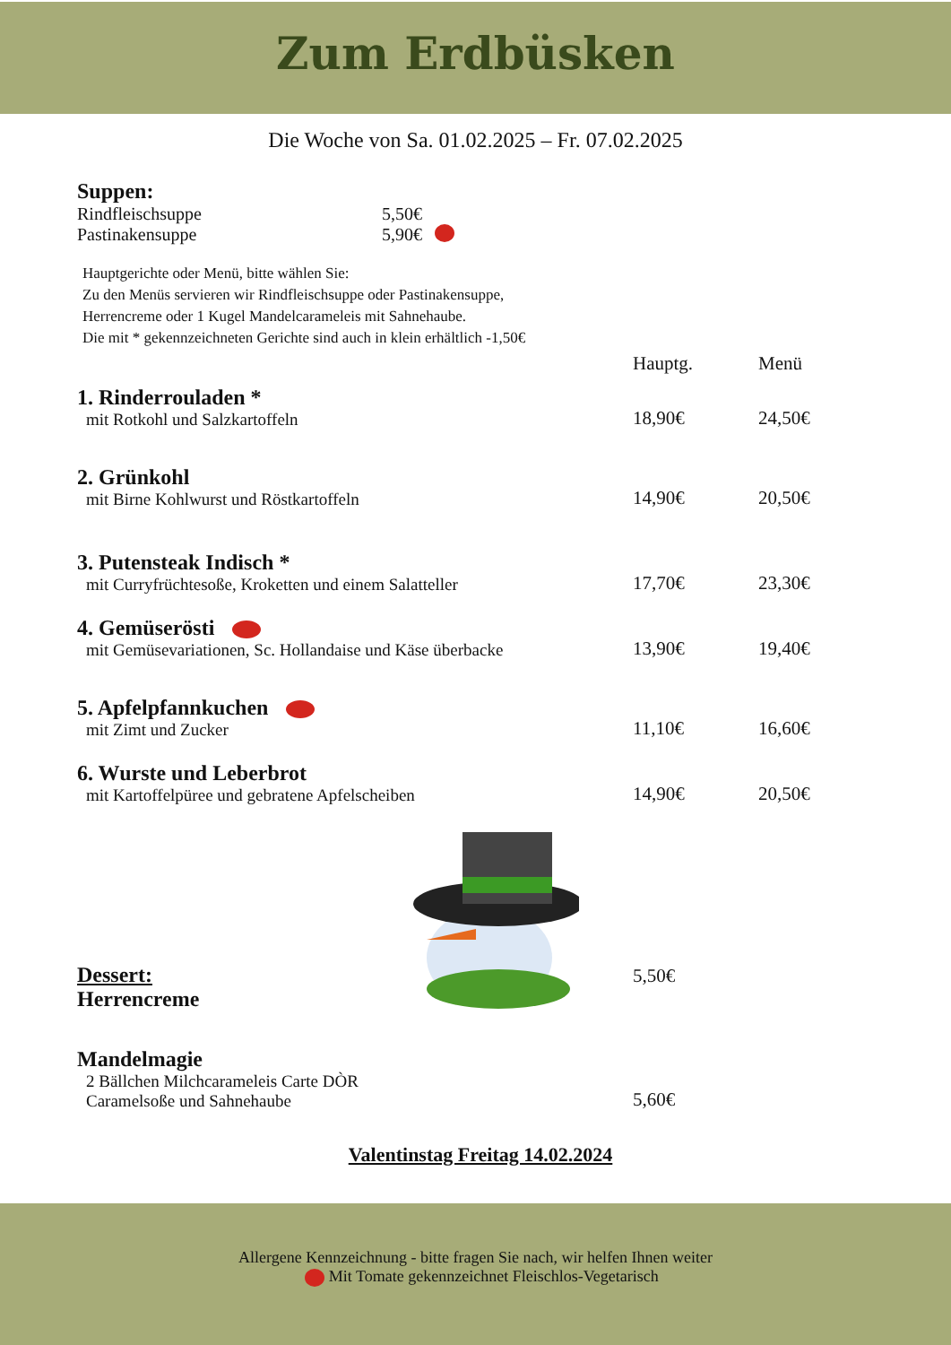Zum Erdbüsken
Die Woche von Sa. 01.02.2025 – Fr. 07.02.2025
Suppen:
Rindfleischsuppe 5,50€
Pastinakensuppe 5,90€
Hauptgerichte oder Menü, bitte wählen Sie:
Zu den Menüs servieren wir Rindfleischsuppe oder Pastinakensuppe,
Herrencreme oder 1 Kugel Mandelcarameleis mit Sahnehaube.
Die mit * gekennzeichneten Gerichte sind auch in klein erhältlich -1,50€
Hauptg. Menü
1. Rinderrouladen *
mit Rotkohl und Salzkartoffeln
18,90€ 24,50€
2. Grünkohl
mit Birne Kohlwurst und Röstkartoffeln
14,90€ 20,50€
3. Putensteak Indisch *
mit Curryfrüchtesoße, Kroketten und einem Salatteller
17,70€ 23,30€
4. Gemüserösti
mit Gemüsevariationen, Sc. Hollandaise und Käse überbacke
13,90€ 19,40€
5. Apfelpfannkuchen
mit Zimt und Zucker
11,10€ 16,60€
6. Wurste und Leberbrot
mit Kartoffelpüree und gebratene Apfelscheiben
14,90€ 20,50€
Dessert:
Herrencreme
5,50€
Mandelmagie
2 Bällchen Milchcarameleis Carte DÒR
Caramelsoße und Sahnehaube
5,60€
Valentinstag Freitag 14.02.2024
Allergene Kennzeichnung - bitte fragen Sie nach, wir helfen Ihnen weiter
Mit Tomate gekennzeichnet Fleischlos-Vegetarisch